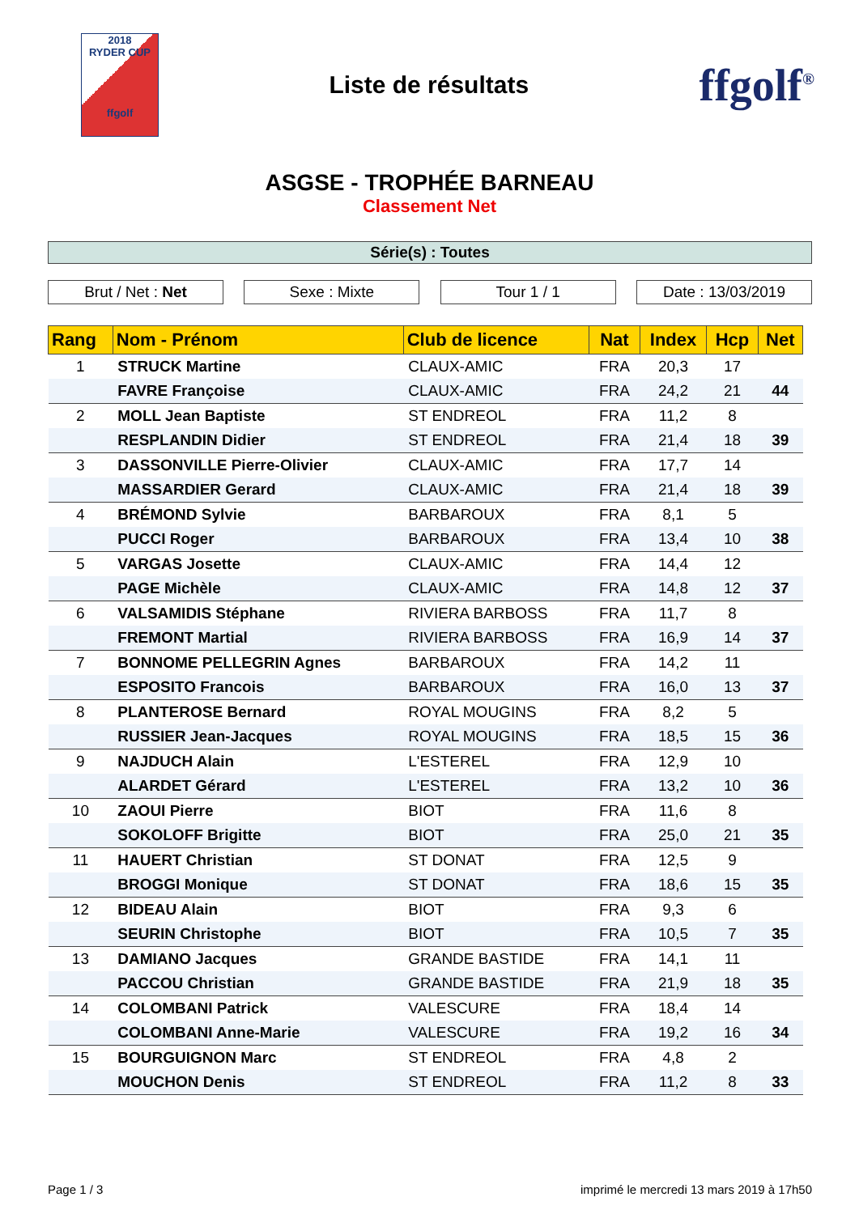2018
RYDER CUP
ffgolf
Liste de résultats
ffgolf<sup>®</sup>
ASGSE - TROPHÉE BARNEAU
Classement Net
Série(s) : Toutes
Brut / Net : Net Sexe : Mixte Tour 1 / 1 Date : 13/03/2019
| Rang | Nom - Prénom | Club de licence | Nat | Index | Hcp | Net |
| --- | --- | --- | --- | --- | --- | --- |
| 1 | STRUCK Martine | CLAUX-AMIC | FRA | 20,3 | 17 | |
| | FAVRE Françoise | CLAUX-AMIC | FRA | 24,2 | 21 | 44 |
| 2 | MOLL Jean Baptiste | ST ENDREOL | FRA | 11,2 | 8 | |
| | RESPLANDIN Didier | ST ENDREOL | FRA | 21,4 | 18 | 39 |
| 3 | DASSONVILLE Pierre-Olivier | CLAUX-AMIC | FRA | 17,7 | 14 | |
| | MASSARDIER Gerard | CLAUX-AMIC | FRA | 21,4 | 18 | 39 |
| 4 | BRÉMOND Sylvie | BARBAROUX | FRA | 8,1 | 5 | |
| | PUCCI Roger | BARBAROUX | FRA | 13,4 | 10 | 38 |
| 5 | VARGAS Josette | CLAUX-AMIC | FRA | 14,4 | 12 | |
| | PAGE Michèle | CLAUX-AMIC | FRA | 14,8 | 12 | 37 |
| 6 | VALSAMIDIS Stéphane | RIVIERA BARBOSS | FRA | 11,7 | 8 | |
| | FREMONT Martial | RIVIERA BARBOSS | FRA | 16,9 | 14 | 37 |
| 7 | BONNOME PELLEGRIN Agnes | BARBAROUX | FRA | 14,2 | 11 | |
| | ESPOSITO Francois | BARBAROUX | FRA | 16,0 | 13 | 37 |
| 8 | PLANTEROSE Bernard | ROYAL MOUGINS | FRA | 8,2 | 5 | |
| | RUSSIER Jean-Jacques | ROYAL MOUGINS | FRA | 18,5 | 15 | 36 |
| 9 | NAJDUCH Alain | L'ESTEREL | FRA | 12,9 | 10 | |
| | ALARDET Gérard | L'ESTEREL | FRA | 13,2 | 10 | 36 |
| 10 | ZAOUI Pierre | BIOT | FRA | 11,6 | 8 | |
| | SOKOLOFF Brigitte | BIOT | FRA | 25,0 | 21 | 35 |
| 11 | HAUERT Christian | ST DONAT | FRA | 12,5 | 9 | |
| | BROGGI Monique | ST DONAT | FRA | 18,6 | 15 | 35 |
| 12 | BIDEAU Alain | BIOT | FRA | 9,3 | 6 | |
| | SEURIN Christophe | BIOT | FRA | 10,5 | 7 | 35 |
| 13 | DAMIANO Jacques | GRANDE BASTIDE | FRA | 14,1 | 11 | |
| | PACCOU Christian | GRANDE BASTIDE | FRA | 21,9 | 18 | 35 |
| 14 | COLOMBANI Patrick | VALESCURE | FRA | 18,4 | 14 | |
| | COLOMBANI Anne-Marie | VALESCURE | FRA | 19,2 | 16 | 34 |
| 15 | BOURGUIGNON Marc | ST ENDREOL | FRA | 4,8 | 2 | |
| | MOUCHON Denis | ST ENDREOL | FRA | 11,2 | 8 | 33 |
Page 1 / 3 imprimé le mercredi 13 mars 2019 à 17h50